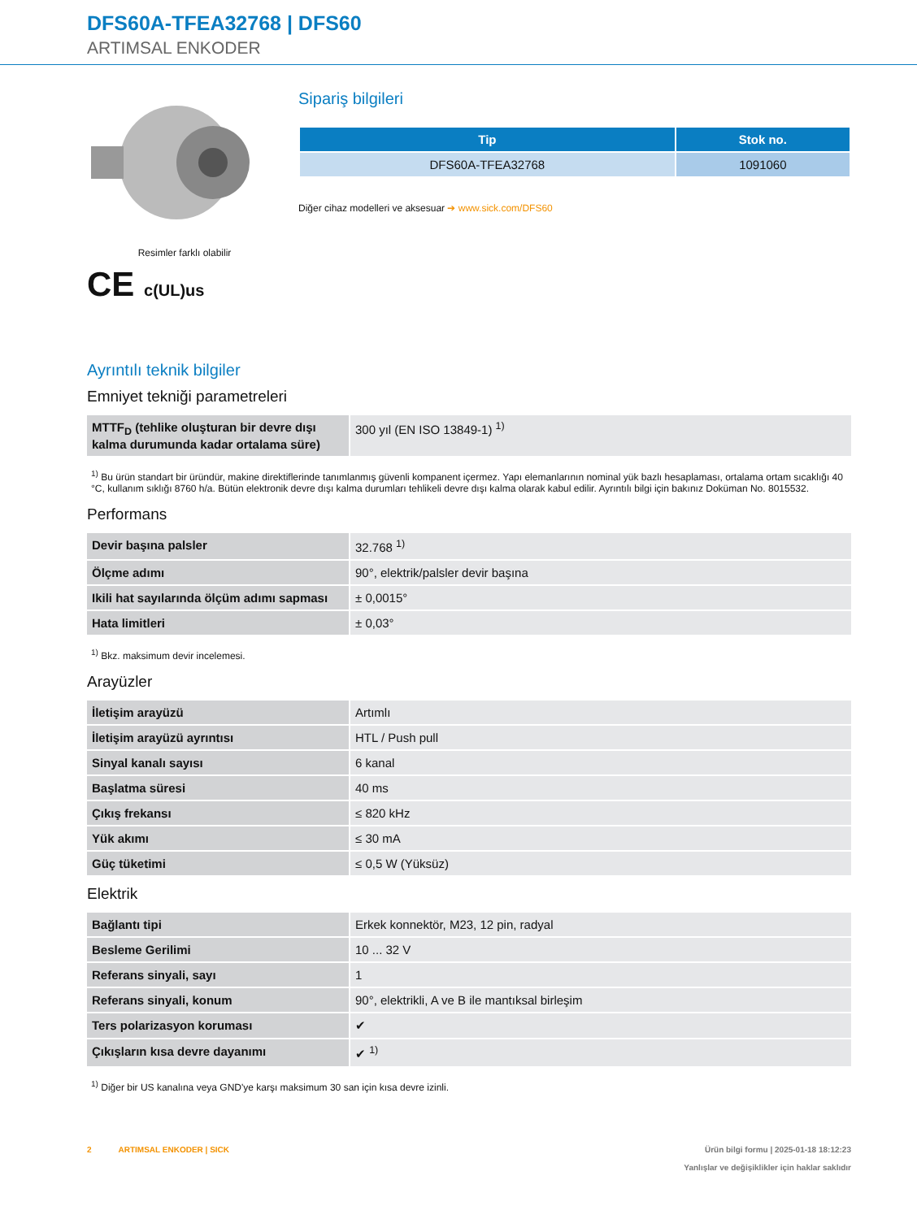DFS60A-TFEA32768 | DFS60
ARTIMSAL ENKODER
Resimler farklı olabilir
CE c(UL)us
Sipariş bilgileri
| Tip | Stok no. |
| --- | --- |
| DFS60A-TFEA32768 | 1091060 |
Diğer cihaz modelleri ve aksesuar ➔ www.sick.com/DFS60
Ayrıntılı teknik bilgiler
Emniyet tekniği parametreleri
| MTTF<sub>D</sub> (tehlike oluşturan bir devre dışı kalma durumunda kadar ortalama süre) | 300 yıl (EN ISO 13849-1) <sup>1)</sup> |
<sup>1)</sup> Bu ürün standart bir üründür, makine direktiflerinde tanımlanmış güvenli kompanent içermez. Yapı elemanlarının nominal yük bazlı hesaplaması, ortalama ortam sıcaklığı 40 °C, kullanım sıklığı 8760 h/a. Bütün elektronik devre dışı kalma durumları tehlikeli devre dışı kalma olarak kabul edilir. Ayrıntılı bilgi için bakınız Doküman No. 8015532.
Performans
| Devir başına palsler | 32.768 <sup>1)</sup> |
| Ölçme adımı | 90°, elektrik/palsler devir başına |
| Ikili hat sayılarında ölçüm adımı sapması | ± 0,0015° |
| Hata limitleri | ± 0,03° |
<sup>1)</sup> Bkz. maksimum devir incelemesi.
Arayüzler
| İletişim arayüzü | Artımlı |
| İletişim arayüzü ayrıntısı | HTL / Push pull |
| Sinyal kanalı sayısı | 6 kanal |
| Başlatma süresi | 40 ms |
| Çıkış frekansı | ≤ 820 kHz |
| Yük akımı | ≤ 30 mA |
| Güç tüketimi | ≤ 0,5 W (Yüksüz) |
Elektrik
| Bağlantı tipi | Erkek konnektör, M23, 12 pin, radyal |
| Besleme Gerilimi | 10 ... 32 V |
| Referans sinyali, sayı | 1 |
| Referans sinyali, konum | 90°, elektrikli, A ve B ile mantıksal birleşim |
| Ters polarizasyon koruması | ✔ |
| Çıkışların kısa devre dayanımı | ✔ <sup>1)</sup> |
<sup>1)</sup> Diğer bir US kanalına veya GND'ye karşı maksimum 30 san için kısa devre izinli.
2 ARTIMSAL ENKODER | SICK
Ürün bilgi formu | 2025-01-18 18:12:23
Yanlışlar ve değişiklikler için haklar saklıdır